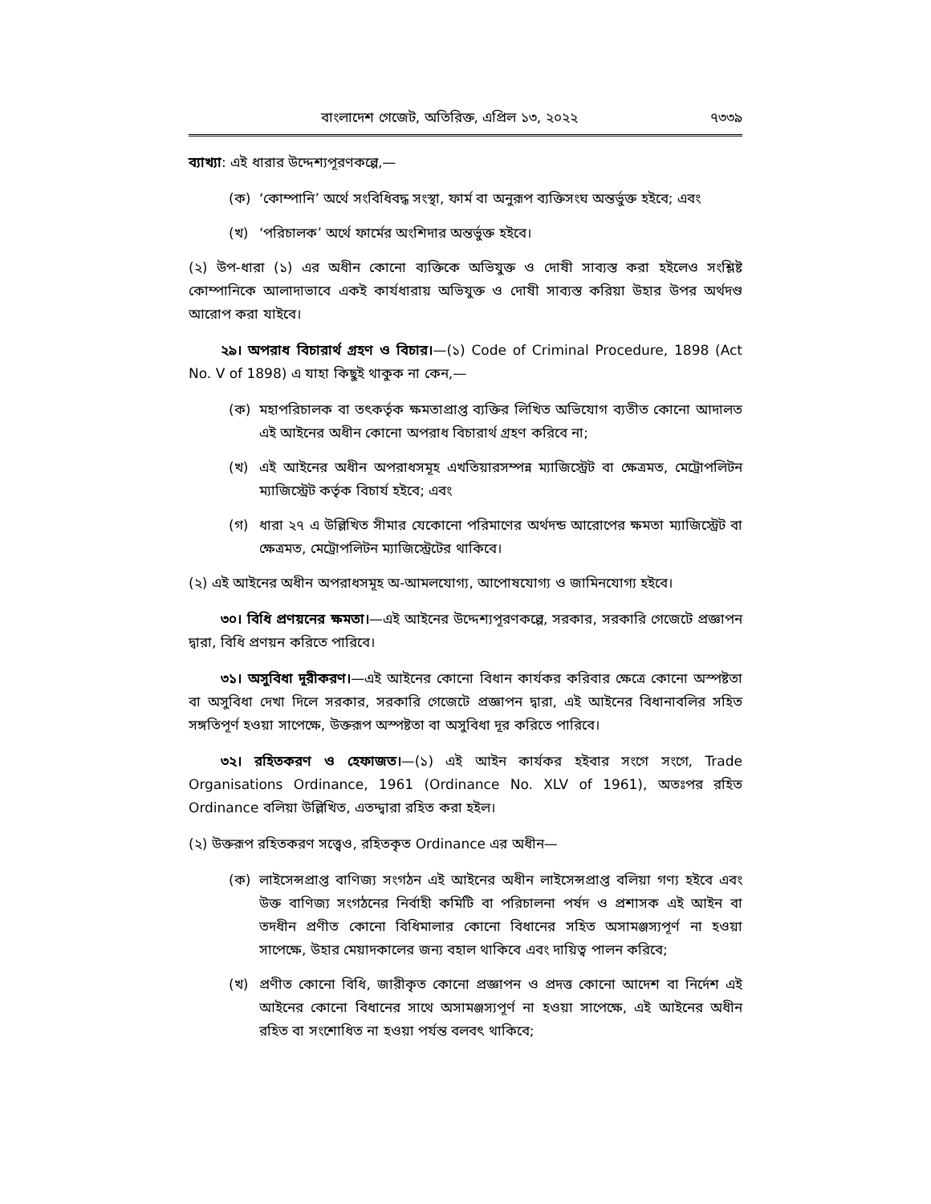বাংলাদেশ গেজেট, অতিরিক্ত, এপ্রিল ১৩, ২০২২ ৭৩৩৯
ব্যাখ্যা: এই ধারার উদ্দেশ্যপূরণকল্পে,—
(ক) ‘কোম্পানি’ অর্থে সংবিধিবদ্ধ সংস্থা, ফার্ম বা অনুরূপ ব্যক্তিসংঘ অন্তর্ভুক্ত হইবে; এবং
(খ) ‘পরিচালক’ অর্থে ফার্মের অংশিদার অন্তর্ভুক্ত হইবে।
(২) উপ-ধারা (১) এর অধীন কোনো ব্যক্তিকে অভিযুক্ত ও দোষী সাব্যস্ত করা হইলেও সংশ্লিষ্ট কোম্পানিকে আলাদাভাবে একই কার্যধারায় অভিযুক্ত ও দোষী সাব্যস্ত করিয়া উহার উপর অর্থদণ্ড আরোপ করা যাইবে।
২৯। অপরাধ বিচারার্থ গ্রহণ ও বিচার।—(১) Code of Criminal Procedure, 1898 (Act No. V of 1898) এ যাহা কিছুই থাকুক না কেন,—
(ক) মহাপরিচালক বা তৎকর্তৃক ক্ষমতাপ্রাপ্ত ব্যক্তির লিখিত অভিযোগ ব্যতীত কোনো আদালত এই আইনের অধীন কোনো অপরাধ বিচারার্থ গ্রহণ করিবে না;
(খ) এই আইনের অধীন অপরাধসমূহ এখতিয়ারসম্পন্ন ম্যাজিস্ট্রেট বা ক্ষেত্রমত, মেট্রোপলিটন ম্যাজিস্ট্রেট কর্তৃক বিচার্য হইবে; এবং
(গ) ধারা ২৭ এ উল্লিখিত সীমার যেকোনো পরিমাণের অর্থদন্ড আরোপের ক্ষমতা ম্যাজিস্ট্রেট বা ক্ষেত্রমত, মেট্রোপলিটন ম্যাজিস্ট্রেটের থাকিবে।
(২) এই আইনের অধীন অপরাধসমূহ অ-আমলযোগ্য, আপোষযোগ্য ও জামিনযোগ্য হইবে।
৩০। বিধি প্রণয়নের ক্ষমতা।—এই আইনের উদ্দেশ্যপূরণকল্পে, সরকার, সরকারি গেজেটে প্রজ্ঞাপন দ্বারা, বিধি প্রণয়ন করিতে পারিবে।
৩১। অসুবিধা দূরীকরণ।—এই আইনের কোনো বিধান কার্যকর করিবার ক্ষেত্রে কোনো অস্পষ্টতা বা অসুবিধা দেখা দিলে সরকার, সরকারি গেজেটে প্রজ্ঞাপন দ্বারা, এই আইনের বিধানাবলির সহিত সঙ্গতিপূর্ণ হওয়া সাপেক্ষে, উক্তরূপ অস্পষ্টতা বা অসুবিধা দূর করিতে পারিবে।
৩২। রহিতকরণ ও হেফাজত।—(১) এই আইন কার্যকর হইবার সংগে সংগে, Trade Organisations Ordinance, 1961 (Ordinance No. XLV of 1961), অতঃপর রহিত Ordinance বলিয়া উল্লিখিত, এতদ্দ্বারা রহিত করা হইল।
(২) উক্তরূপ রহিতকরণ সত্ত্বেও, রহিতকৃত Ordinance এর অধীন—
(ক) লাইসেন্সপ্রাপ্ত বাণিজ্য সংগঠন এই আইনের অধীন লাইসেন্সপ্রাপ্ত বলিয়া গণ্য হইবে এবং উক্ত বাণিজ্য সংগঠনের নির্বাহী কমিটি বা পরিচালনা পর্ষদ ও প্রশাসক এই আইন বা তদধীন প্রণীত কোনো বিধিমালার কোনো বিধানের সহিত অসামঞ্জস্যপূর্ণ না হওয়া সাপেক্ষে, উহার মেয়াদকালের জন্য বহাল থাকিবে এবং দায়িত্ব পালন করিবে;
(খ) প্রণীত কোনো বিধি, জারীকৃত কোনো প্রজ্ঞাপন ও প্রদত্ত কোনো আদেশ বা নির্দেশ এই আইনের কোনো বিধানের সাথে অসামঞ্জস্যপূর্ণ না হওয়া সাপেক্ষে, এই আইনের অধীন রহিত বা সংশোধিত না হওয়া পর্যন্ত বলবৎ থাকিবে;